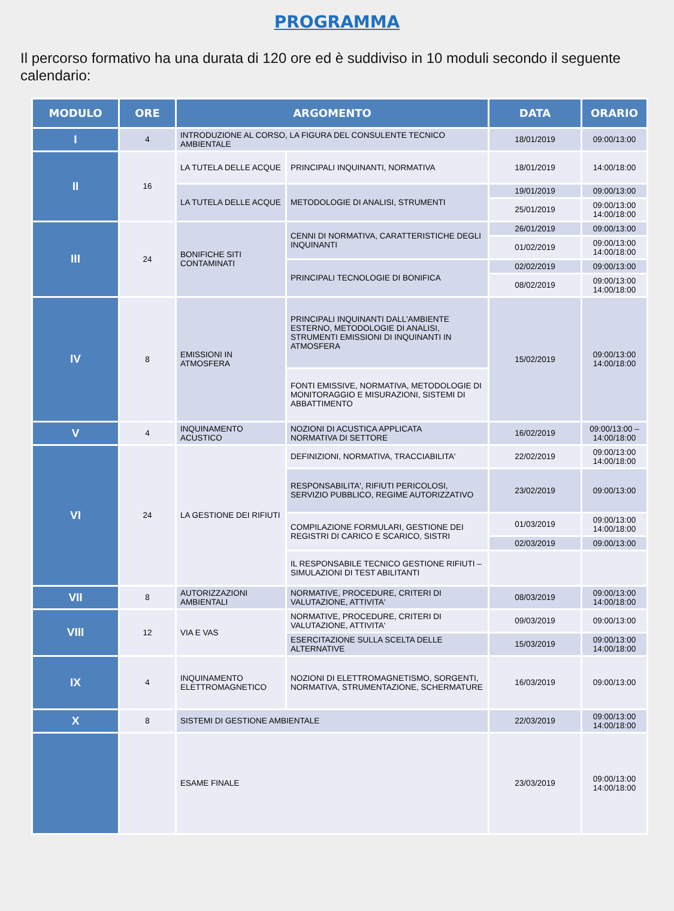PROGRAMMA
Il percorso formativo ha una durata di 120 ore ed è suddiviso in 10 moduli secondo il seguente calendario:
| MODULO | ORE | ARGOMENTO | | DATA | ORARIO |
| --- | --- | --- | --- | --- | --- |
| I | 4 | INTRODUZIONE AL CORSO, LA FIGURA DEL CONSULENTE TECNICO AMBIENTALE | | 18/01/2019 | 09:00/13:00 |
| II | 16 | LA TUTELA DELLE ACQUE | PRINCIPALI INQUINANTI, NORMATIVA | 18/01/2019 | 14:00/18:00 |
| | | LA TUTELA DELLE ACQUE | METODOLOGIE DI ANALISI, STRUMENTI | 19/01/2019 | 09:00/13:00 |
| | | | | 25/01/2019 | 09:00/13:00 14:00/18:00 |
| III | 24 | BONIFICHE SITI CONTAMINATI | CENNI DI NORMATIVA, CARATTERISTICHE DEGLI INQUINANTI | 26/01/2019 | 09:00/13:00 |
| | | | | 01/02/2019 | 09:00/13:00 14:00/18:00 |
| | | | PRINCIPALI TECNOLOGIE DI BONIFICA | 02/02/2019 | 09:00/13:00 |
| | | | | 08/02/2019 | 09:00/13:00 14:00/18:00 |
| IV | 8 | EMISSIONI IN ATMOSFERA | PRINCIPALI INQUINANTI DALL'AMBIENTE ESTERNO, METODOLOGIE DI ANALISI, STRUMENTI EMISSIONI DI INQUINANTI IN ATMOSFERA | 15/02/2019 | 09:00/13:00 14:00/18:00 |
| | | | FONTI EMISSIVE, NORMATIVA, METODOLOGIE DI MONITORAGGIO E MISURAZIONI, SISTEMI DI ABBATTIMENTO | | |
| V | 4 | INQUINAMENTO ACUSTICO | NOZIONI DI ACUSTICA APPLICATA NORMATIVA DI SETTORE | 16/02/2019 | 09:00/13:00 – 14:00/18:00 |
| VI | 24 | LA GESTIONE DEI RIFIUTI | DEFINIZIONI, NORMATIVA, TRACCIABILITA' | 22/02/2019 | 09:00/13:00 14:00/18:00 |
| | | | RESPONSABILITA', RIFIUTI PERICOLOSI, SERVIZIO PUBBLICO, REGIME AUTORIZZATIVO | 23/02/2019 | 09:00/13:00 |
| | | | COMPILAZIONE FORMULARI, GESTIONE DEI REGISTRI DI CARICO E SCARICO, SISTRI | 01/03/2019 | 09:00/13:00 14:00/18:00 |
| | | | | 02/03/2019 | 09:00/13:00 |
| | | | IL RESPONSABILE TECNICO GESTIONE RIFIUTI – SIMULAZIONI DI TEST ABILITANTI | | |
| VII | 8 | AUTORIZZAZIONI AMBIENTALI | NORMATIVE, PROCEDURE, CRITERI DI VALUTAZIONE, ATTIVITA' | 08/03/2019 | 09:00/13:00 14:00/18:00 |
| VIII | 12 | VIA E VAS | NORMATIVE, PROCEDURE, CRITERI DI VALUTAZIONE, ATTIVITA' | 09/03/2019 | 09:00/13:00 |
| | | | ESERCITAZIONE SULLA SCELTA DELLE ALTERNATIVE | 15/03/2019 | 09:00/13:00 14:00/18:00 |
| IX | 4 | INQUINAMENTO ELETTROMAGNETICO | NOZIONI DI ELETTROMAGNETISMO, SORGENTI, NORMATIVA, STRUMENTAZIONE, SCHERMATURE | 16/03/2019 | 09:00/13:00 |
| X | 8 | SISTEMI DI GESTIONE AMBIENTALE | | 22/03/2019 | 09:00/13:00 14:00/18:00 |
| | | ESAME FINALE | | 23/03/2019 | 09:00/13:00 14:00/18:00 |